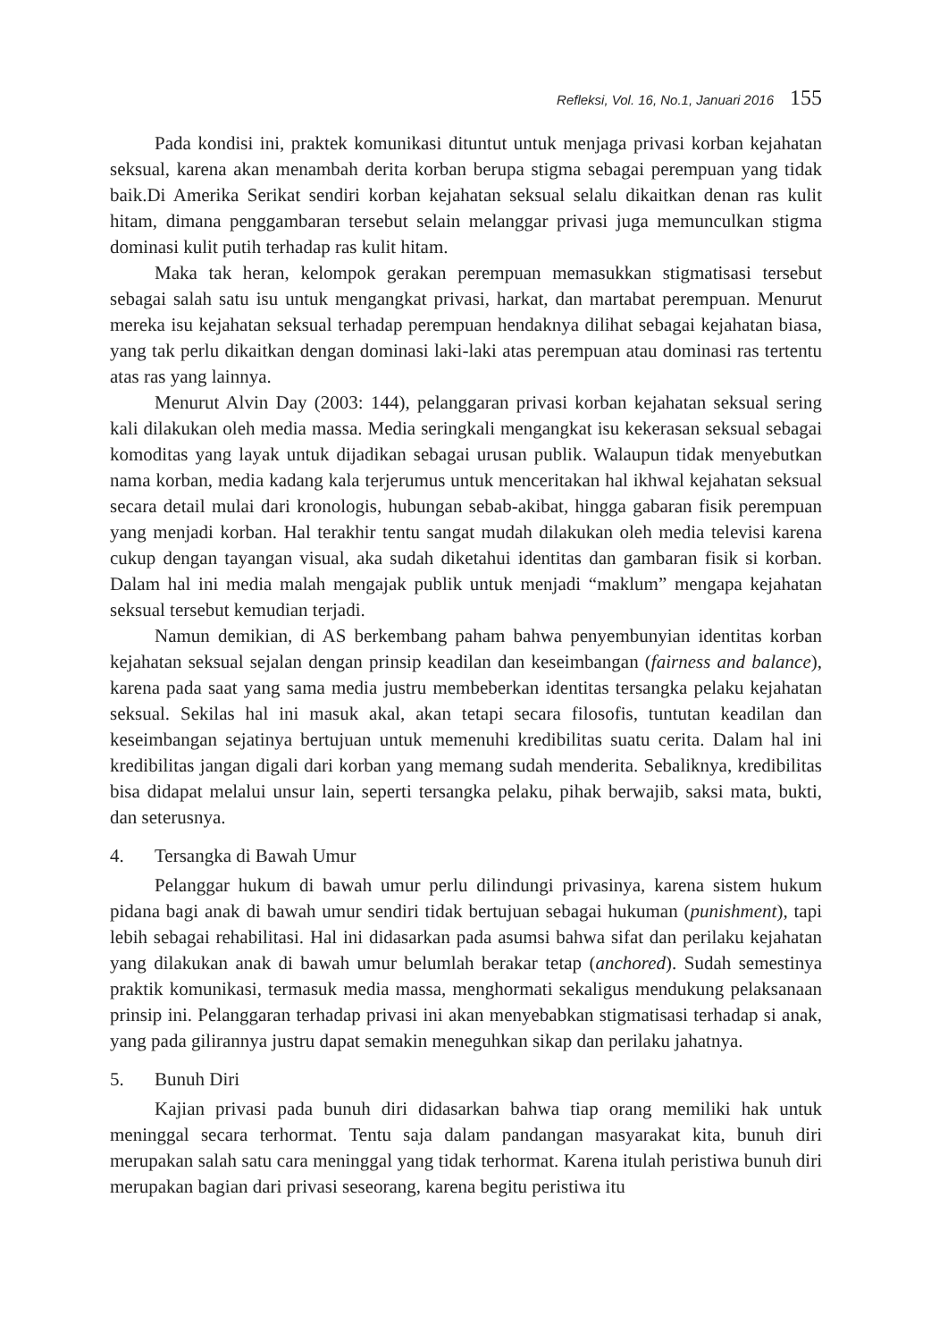Refleksi, Vol. 16, No.1, Januari 2016 155
Pada kondisi ini, praktek komunikasi dituntut untuk menjaga privasi korban kejahatan seksual, karena akan menambah derita korban berupa stigma sebagai perempuan yang tidak baik.Di Amerika Serikat sendiri korban kejahatan seksual selalu dikaitkan denan ras kulit hitam, dimana penggambaran tersebut selain melanggar privasi juga memunculkan stigma dominasi kulit putih terhadap ras kulit hitam.
Maka tak heran, kelompok gerakan perempuan memasukkan stigmatisasi tersebut sebagai salah satu isu untuk mengangkat privasi, harkat, dan martabat perempuan. Menurut mereka isu kejahatan seksual terhadap perempuan hendaknya dilihat sebagai kejahatan biasa, yang tak perlu dikaitkan dengan dominasi laki-laki atas perempuan atau dominasi ras tertentu atas ras yang lainnya.
Menurut Alvin Day (2003: 144), pelanggaran privasi korban kejahatan seksual sering kali dilakukan oleh media massa. Media seringkali mengangkat isu kekerasan seksual sebagai komoditas yang layak untuk dijadikan sebagai urusan publik. Walaupun tidak menyebutkan nama korban, media kadang kala terjerumus untuk menceritakan hal ikhwal kejahatan seksual secara detail mulai dari kronologis, hubungan sebab-akibat, hingga gabaran fisik perempuan yang menjadi korban. Hal terakhir tentu sangat mudah dilakukan oleh media televisi karena cukup dengan tayangan visual, aka sudah diketahui identitas dan gambaran fisik si korban. Dalam hal ini media malah mengajak publik untuk menjadi “maklum” mengapa kejahatan seksual tersebut kemudian terjadi.
Namun demikian, di AS berkembang paham bahwa penyembunyian identitas korban kejahatan seksual sejalan dengan prinsip keadilan dan keseimbangan (fairness and balance), karena pada saat yang sama media justru membeberkan identitas tersangka pelaku kejahatan seksual. Sekilas hal ini masuk akal, akan tetapi secara filosofis, tuntutan keadilan dan keseimbangan sejatinya bertujuan untuk memenuhi kredibilitas suatu cerita. Dalam hal ini kredibilitas jangan digali dari korban yang memang sudah menderita. Sebaliknya, kredibilitas bisa didapat melalui unsur lain, seperti tersangka pelaku, pihak berwajib, saksi mata, bukti, dan seterusnya.
4. Tersangka di Bawah Umur
Pelanggar hukum di bawah umur perlu dilindungi privasinya, karena sistem hukum pidana bagi anak di bawah umur sendiri tidak bertujuan sebagai hukuman (punishment), tapi lebih sebagai rehabilitasi. Hal ini didasarkan pada asumsi bahwa sifat dan perilaku kejahatan yang dilakukan anak di bawah umur belumlah berakar tetap (anchored). Sudah semestinya praktik komunikasi, termasuk media massa, menghormati sekaligus mendukung pelaksanaan prinsip ini. Pelanggaran terhadap privasi ini akan menyebabkan stigmatisasi terhadap si anak, yang pada gilirannya justru dapat semakin meneguhkan sikap dan perilaku jahatnya.
5. Bunuh Diri
Kajian privasi pada bunuh diri didasarkan bahwa tiap orang memiliki hak untuk meninggal secara terhormat. Tentu saja dalam pandangan masyarakat kita, bunuh diri merupakan salah satu cara meninggal yang tidak terhormat. Karena itulah peristiwa bunuh diri merupakan bagian dari privasi seseorang, karena begitu peristiwa itu